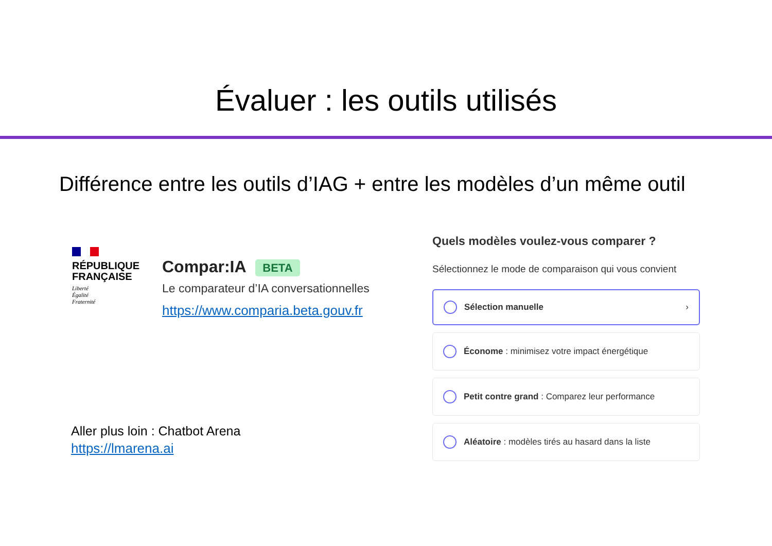Évaluer : les outils utilisés
Différence entre les outils d’IAG + entre les modèles d’un même outil
RÉPUBLIQUE FRANÇAISE
Liberté
Égalité
Fraternité
Compar:IA BETA
Le comparateur d’IA conversationnelles
https://www.comparia.beta.gouv.fr
Aller plus loin : Chatbot Arena
https://lmarena.ai
Quels modèles voulez-vous comparer ?
Sélectionnez le mode de comparaison qui vous convient
Sélection manuelle ›
Économe : minimisez votre impact énergétique
Petit contre grand : Comparez leur performance
Aléatoire : modèles tirés au hasard dans la liste